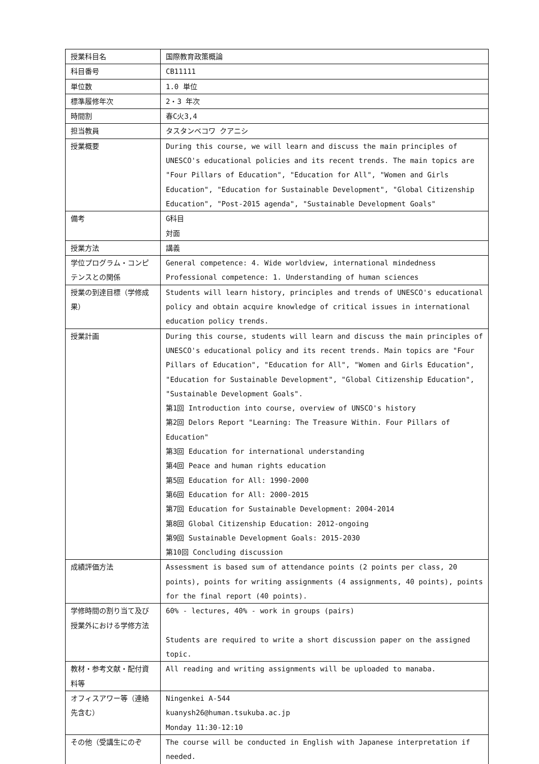| 授業科目名 | 国際教育政策概論 |
| 科目番号 | CB11111 |
| 単位数 | 1.0 単位 |
| 標準履修年次 | 2・3 年次 |
| 時間割 | 春C火3,4 |
| 担当教員 | タスタンベコワ クアニシ |
| 授業概要 | During this course, we will learn and discuss the main principles of UNESCO's educational policies and its recent trends. The main topics are "Four Pillars of Education", "Education for All", "Women and Girls Education", "Education for Sustainable Development", "Global Citizenship Education", "Post-2015 agenda", "Sustainable Development Goals" |
| 備考 | G科目 対面 |
| 授業方法 | 講義 |
| 学位プログラム・コンピテンスとの関係 | General competence: 4. Wide worldview, international mindedness Professional competence: 1. Understanding of human sciences |
| 授業の到達目標（学修成果） | Students will learn history, principles and trends of UNESCO's educational policy and obtain acquire knowledge of critical issues in international education policy trends. |
| 授業計画 | During this course, students will learn and discuss the main principles of UNESCO's educational policy and its recent trends. Main topics are "Four Pillars of Education", "Education for All", "Women and Girls Education", "Education for Sustainable Development", "Global Citizenship Education", "Sustainable Development Goals". 第1回 Introduction into course, overview of UNSCO's history 第2回 Delors Report "Learning: The Treasure Within. Four Pillars of Education" 第3回 Education for international understanding 第4回 Peace and human rights education 第5回 Education for All: 1990-2000 第6回 Education for All: 2000-2015 第7回 Education for Sustainable Development: 2004-2014 第8回 Global Citizenship Education: 2012-ongoing 第9回 Sustainable Development Goals: 2015-2030 第10回 Concluding discussion |
| 成績評価方法 | Assessment is based sum of attendance points (2 points per class, 20 points), points for writing assignments (4 assignments, 40 points), points for the final report (40 points). |
| 学修時間の割り当て及び授業外における学修方法 | 60% - lectures, 40% - work in groups (pairs) Students are required to write a short discussion paper on the assigned topic. |
| 教材・参考文献・配付資料等 | All reading and writing assignments will be uploaded to manaba. |
| オフィスアワー等（連絡先含む） | Ningenkei A-544 kuanysh26@human.tsukuba.ac.jp Monday 11:30-12:10 |
| その他（受講生にのぞ | The course will be conducted in English with Japanese interpretation if needed. |